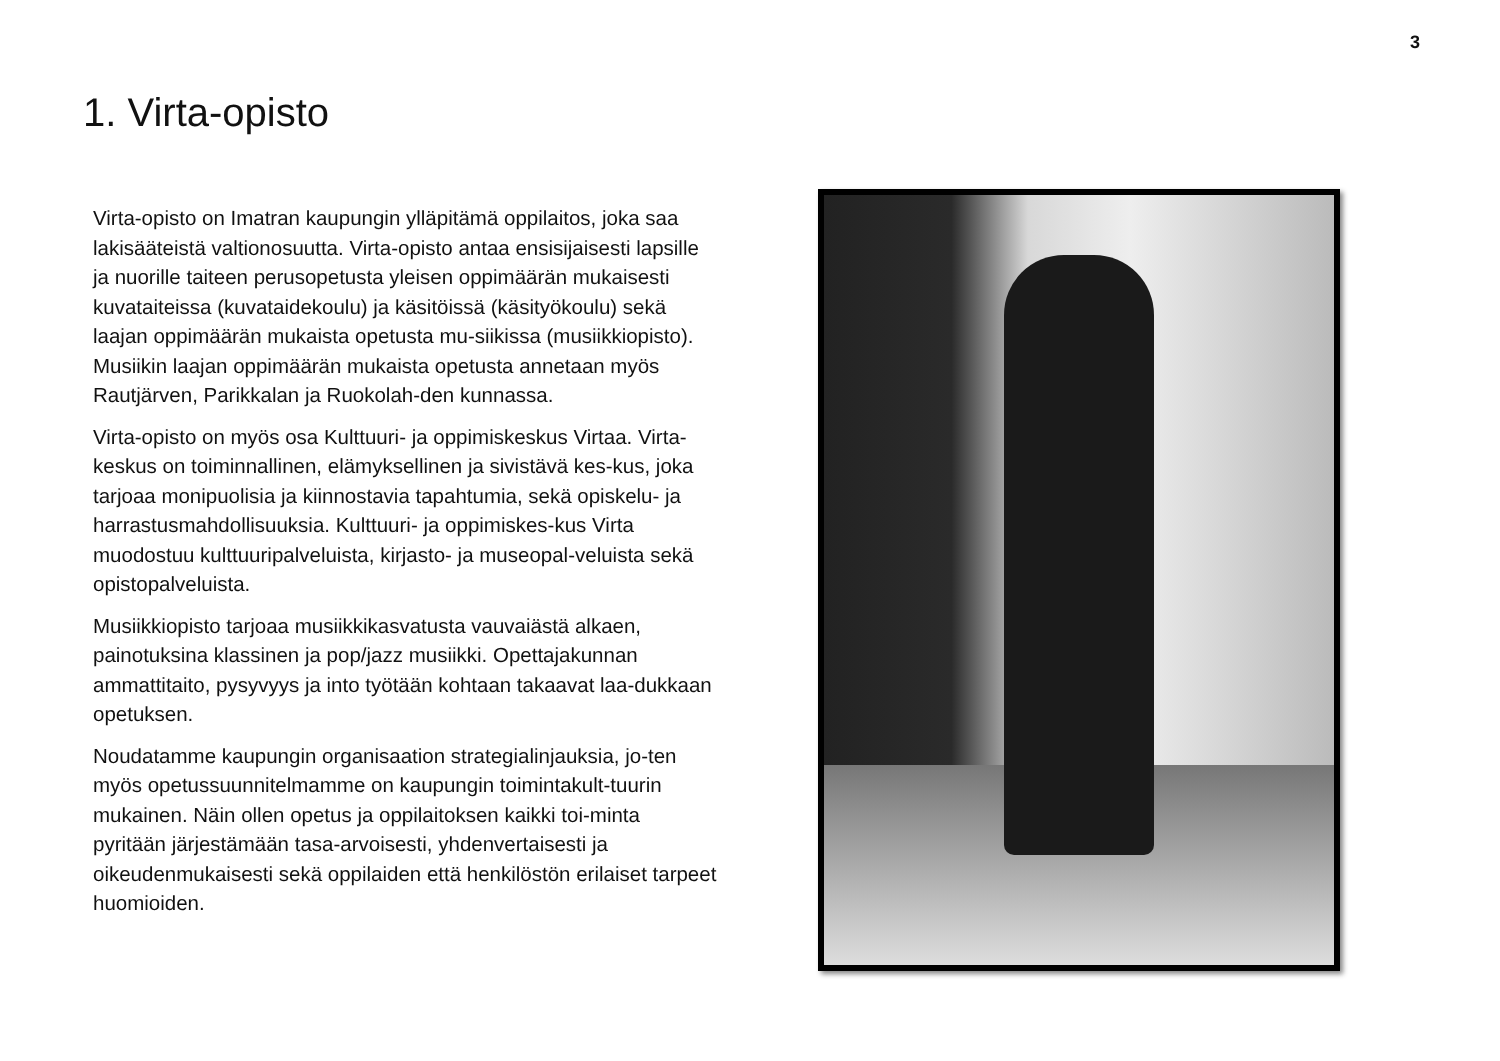3
1. Virta-opisto
Virta-opisto on Imatran kaupungin ylläpitämä oppilaitos, joka saa lakisääteistä valtionosuutta. Virta-opisto antaa ensisijaisesti lapsille ja nuorille taiteen perusopetusta yleisen oppimäärän mukaisesti kuvataiteissa (kuvataidekoulu) ja käsitöissä (käsityökoulu) sekä laajan oppimäärän mukaista opetusta mu-siikissa (musiikkiopisto). Musiikin laajan oppimäärän mukaista opetusta annetaan myös Rautjärven, Parikkalan ja Ruokolah-den kunnassa.
Virta-opisto on myös osa Kulttuuri- ja oppimiskeskus Virtaa. Virta-keskus on toiminnallinen, elämyksellinen ja sivistävä kes-kus, joka tarjoaa monipuolisia ja kiinnostavia tapahtumia, sekä opiskelu- ja harrastusmahdollisuuksia. Kulttuuri- ja oppimiskes-kus Virta muodostuu kulttuuripalveluista, kirjasto- ja museopal-veluista sekä opistopalveluista.
Musiikkiopisto tarjoaa musiikkikasvatusta vauvaiästä alkaen, painotuksina klassinen ja pop/jazz musiikki. Opettajakunnan ammattitaito, pysyvyys ja into työtään kohtaan takaavat laa-dukkaan opetuksen.
Noudatamme kaupungin organisaation strategialinjauksia, jo-ten myös opetussuunnitelmamme on kaupungin toimintakult-tuurin mukainen. Näin ollen opetus ja oppilaitoksen kaikki toi-minta pyritään järjestämään tasa-arvoisesti, yhdenvertaisesti ja oikeudenmukaisesti sekä oppilaiden että henkilöstön erilaiset tarpeet huomioiden.